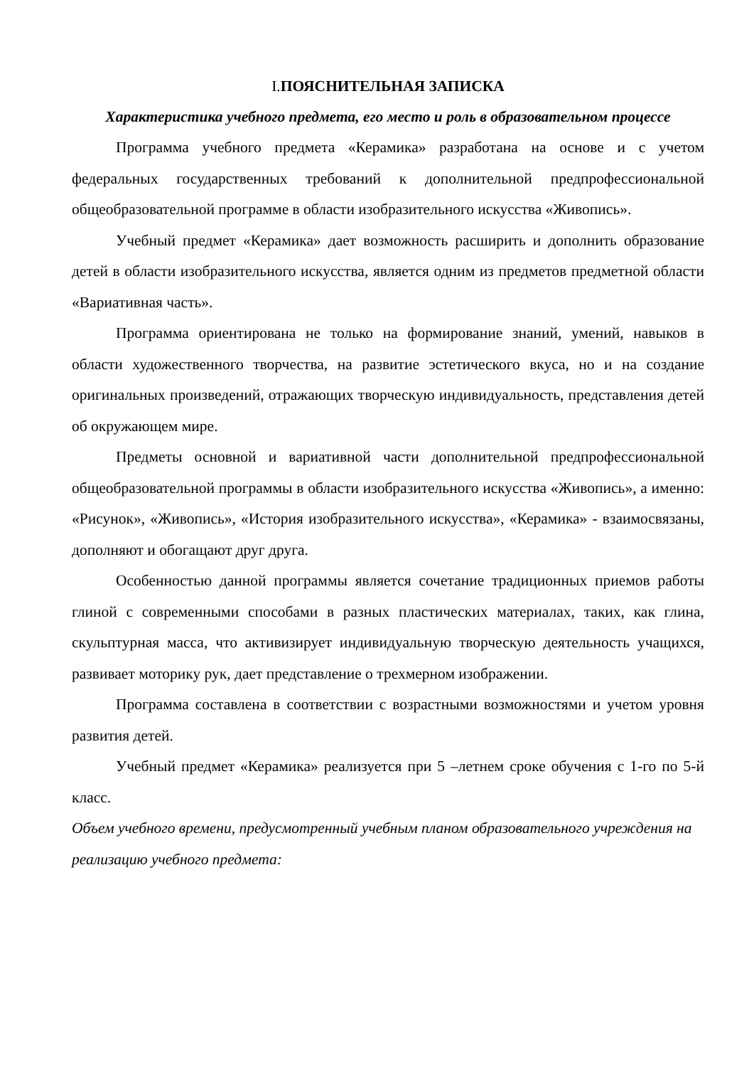I. ПОЯСНИТЕЛЬНАЯ ЗАПИСКА
Характеристика учебного предмета, его место и роль в образовательном процессе
Программа учебного предмета «Керамика» разработана на основе и с учетом федеральных государственных требований к дополнительной предпрофессиональной общеобразовательной программе в области изобразительного искусства «Живопись».
Учебный предмет «Керамика» дает возможность расширить и дополнить образование детей в области изобразительного искусства, является одним из предметов предметной области «Вариативная часть».
Программа ориентирована не только на формирование знаний, умений, навыков в области художественного творчества, на развитие эстетического вкуса, но и на создание оригинальных произведений, отражающих творческую индивидуальность, представления детей об окружающем мире.
Предметы основной и вариативной части дополнительной предпрофессиональной общеобразовательной программы в области изобразительного искусства «Живопись», а именно: «Рисунок», «Живопись», «История изобразительного искусства», «Керамика» - взаимосвязаны, дополняют и обогащают друг друга.
Особенностью данной программы является сочетание традиционных приемов работы глиной с современными способами в разных пластических материалах, таких, как глина, скульптурная масса, что активизирует индивидуальную творческую деятельность учащихся, развивает моторику рук, дает представление о трехмерном изображении.
Программа составлена в соответствии с возрастными возможностями и учетом уровня развития детей.
Учебный предмет «Керамика» реализуется при 5 –летнем сроке обучения с 1-го по 5-й класс.
Объем учебного времени, предусмотренный учебным планом образовательного учреждения на реализацию учебного предмета: